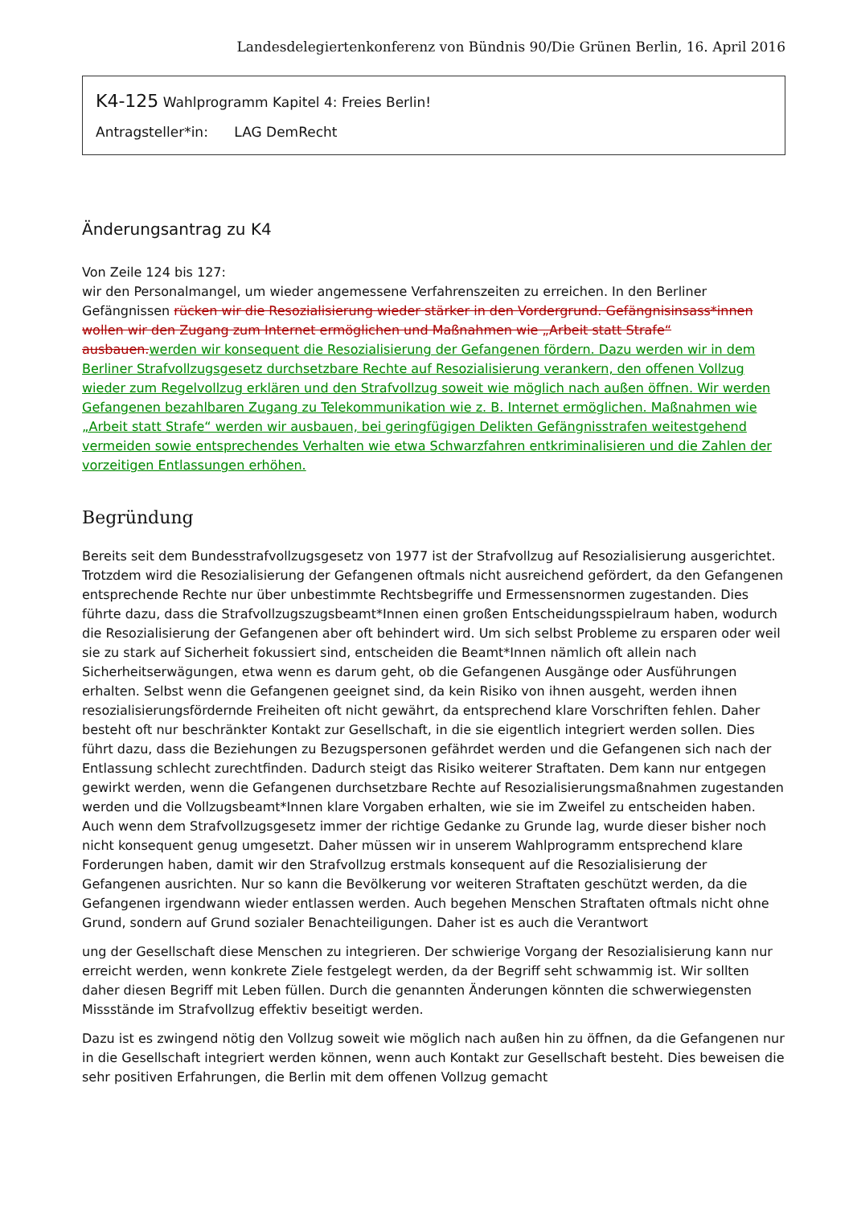Landesdelegiertenkonferenz von Bündnis 90/Die Grünen Berlin, 16. April 2016
K4-125 Wahlprogramm Kapitel 4: Freies Berlin!
Antragsteller*in: LAG DemRecht
Änderungsantrag zu K4
Von Zeile 124 bis 127:
wir den Personalmangel, um wieder angemessene Verfahrenszeiten zu erreichen. In den Berliner Gefängnissen rücken wir die Resozialisierung wieder stärker in den Vordergrund. Gefängnisinsass*innen wollen wir den Zugang zum Internet ermöglichen und Maßnahmen wie „Arbeit statt Strafe“ ausbauen.werden wir konsequent die Resozialisierung der Gefangenen fördern. Dazu werden wir in dem Berliner Strafvollzugsgesetz durchsetzbare Rechte auf Resozialisierung verankern, den offenen Vollzug wieder zum Regelvollzug erklären und den Strafvollzug soweit wie möglich nach außen öffnen. Wir werden Gefangenen bezahlbaren Zugang zu Telekommunikation wie z. B. Internet ermöglichen. Maßnahmen wie „Arbeit statt Strafe“ werden wir ausbauen, bei geringfügigen Delikten Gefängnisstrafen weitestgehend vermeiden sowie entsprechendes Verhalten wie etwa Schwarzfahren entkriminalisieren und die Zahlen der vorzeitigen Entlassungen erhöhen.
Begründung
Bereits seit dem Bundesstrafvollzugsgesetz von 1977 ist der Strafvollzug auf Resozialisierung ausgerichtet. Trotzdem wird die Resozialisierung der Gefangenen oftmals nicht ausreichend gefördert, da den Gefangenen entsprechende Rechte nur über unbestimmte Rechtsbegriffe und Ermessensnormen zugestanden. Dies führte dazu, dass die Strafvollzugszugsbeamt*Innen einen großen Entscheidungsspielraum haben, wodurch die Resozialisierung der Gefangenen aber oft behindert wird. Um sich selbst Probleme zu ersparen oder weil sie zu stark auf Sicherheit fokussiert sind, entscheiden die Beamt*Innen nämlich oft allein nach Sicherheitserwägungen, etwa wenn es darum geht, ob die Gefangenen Ausgänge oder Ausführungen erhalten. Selbst wenn die Gefangenen geeignet sind, da kein Risiko von ihnen ausgeht, werden ihnen resozialisierungsfördernde Freiheiten oft nicht gewährt, da entsprechend klare Vorschriften fehlen. Daher besteht oft nur beschränkter Kontakt zur Gesellschaft, in die sie eigentlich integriert werden sollen. Dies führt dazu, dass die Beziehungen zu Bezugspersonen gefährdet werden und die Gefangenen sich nach der Entlassung schlecht zurechtfinden. Dadurch steigt das Risiko weiterer Straftaten. Dem kann nur entgegen gewirkt werden, wenn die Gefangenen durchsetzbare Rechte auf Resozialisierungsmaßnahmen zugestanden werden und die Vollzugsbeamt*Innen klare Vorgaben erhalten, wie sie im Zweifel zu entscheiden haben. Auch wenn dem Strafvollzugsgesetz immer der richtige Gedanke zu Grunde lag, wurde dieser bisher noch nicht konsequent genug umgesetzt. Daher müssen wir in unserem Wahlprogramm entsprechend klare Forderungen haben, damit wir den Strafvollzug erstmals konsequent auf die Resozialisierung der Gefangenen ausrichten. Nur so kann die Bevölkerung vor weiteren Straftaten geschützt werden, da die Gefangenen irgendwann wieder entlassen werden. Auch begehen Menschen Straftaten oftmals nicht ohne Grund, sondern auf Grund sozialer Benachteiligungen. Daher ist es auch die Verantwort
ung der Gesellschaft diese Menschen zu integrieren. Der schwierige Vorgang der Resozialisierung kann nur erreicht werden, wenn konkrete Ziele festgelegt werden, da der Begriff seht schwammig ist. Wir sollten daher diesen Begriff mit Leben füllen. Durch die genannten Änderungen könnten die schwerwiegensten Missstände im Strafvollzug effektiv beseitigt werden.
Dazu ist es zwingend nötig den Vollzug soweit wie möglich nach außen hin zu öffnen, da die Gefangenen nur in die Gesellschaft integriert werden können, wenn auch Kontakt zur Gesellschaft besteht. Dies beweisen die sehr positiven Erfahrungen, die Berlin mit dem offenen Vollzug gemacht